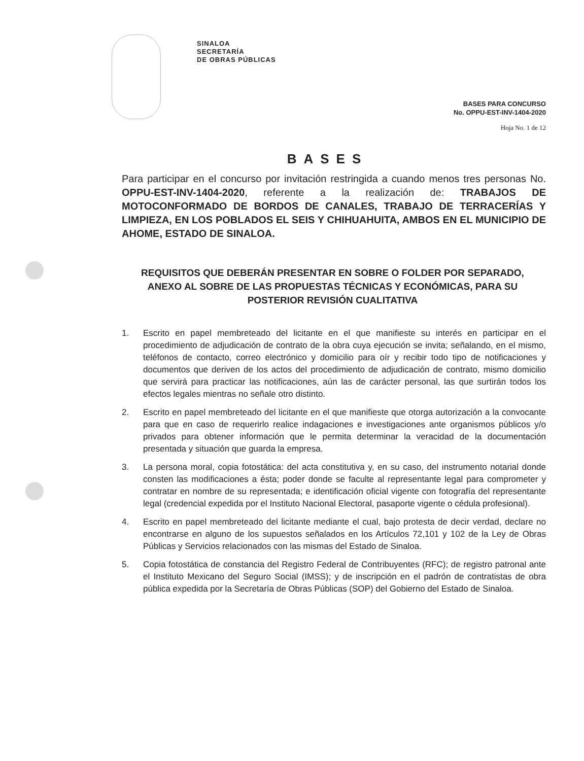SINALOA
SECRETARÍA
DE OBRAS PÚBLICAS
BASES PARA CONCURSO
No. OPPU-EST-INV-1404-2020
Hoja No. 1 de 12
BASES
Para participar en el concurso por invitación restringida a cuando menos tres personas No. OPPU-EST-INV-1404-2020, referente a la realización de: TRABAJOS DE MOTOCONFORMADO DE BORDOS DE CANALES, TRABAJO DE TERRACERÍAS Y LIMPIEZA, EN LOS POBLADOS EL SEIS Y CHIHUAHUITA, AMBOS EN EL MUNICIPIO DE AHOME, ESTADO DE SINALOA.
REQUISITOS QUE DEBERÁN PRESENTAR EN SOBRE O FOLDER POR SEPARADO, ANEXO AL SOBRE DE LAS PROPUESTAS TÉCNICAS Y ECONÓMICAS, PARA SU POSTERIOR REVISIÓN CUALITATIVA
1. Escrito en papel membreteado del licitante en el que manifieste su interés en participar en el procedimiento de adjudicación de contrato de la obra cuya ejecución se invita; señalando, en el mismo, teléfonos de contacto, correo electrónico y domicilio para oír y recibir todo tipo de notificaciones y documentos que deriven de los actos del procedimiento de adjudicación de contrato, mismo domicilio que servirá para practicar las notificaciones, aún las de carácter personal, las que surtirán todos los efectos legales mientras no señale otro distinto.
2. Escrito en papel membreteado del licitante en el que manifieste que otorga autorización a la convocante para que en caso de requerirlo realice indagaciones e investigaciones ante organismos públicos y/o privados para obtener información que le permita determinar la veracidad de la documentación presentada y situación que guarda la empresa.
3. La persona moral, copia fotostática: del acta constitutiva y, en su caso, del instrumento notarial donde consten las modificaciones a ésta; poder donde se faculte al representante legal para comprometer y contratar en nombre de su representada; e identificación oficial vigente con fotografía del representante legal (credencial expedida por el Instituto Nacional Electoral, pasaporte vigente o cédula profesional).
4. Escrito en papel membreteado del licitante mediante el cual, bajo protesta de decir verdad, declare no encontrarse en alguno de los supuestos señalados en los Artículos 72,101 y 102 de la Ley de Obras Públicas y Servicios relacionados con las mismas del Estado de Sinaloa.
5. Copia fotostática de constancia del Registro Federal de Contribuyentes (RFC); de registro patronal ante el Instituto Mexicano del Seguro Social (IMSS); y de inscripción en el padrón de contratistas de obra pública expedida por la Secretaría de Obras Públicas (SOP) del Gobierno del Estado de Sinaloa.